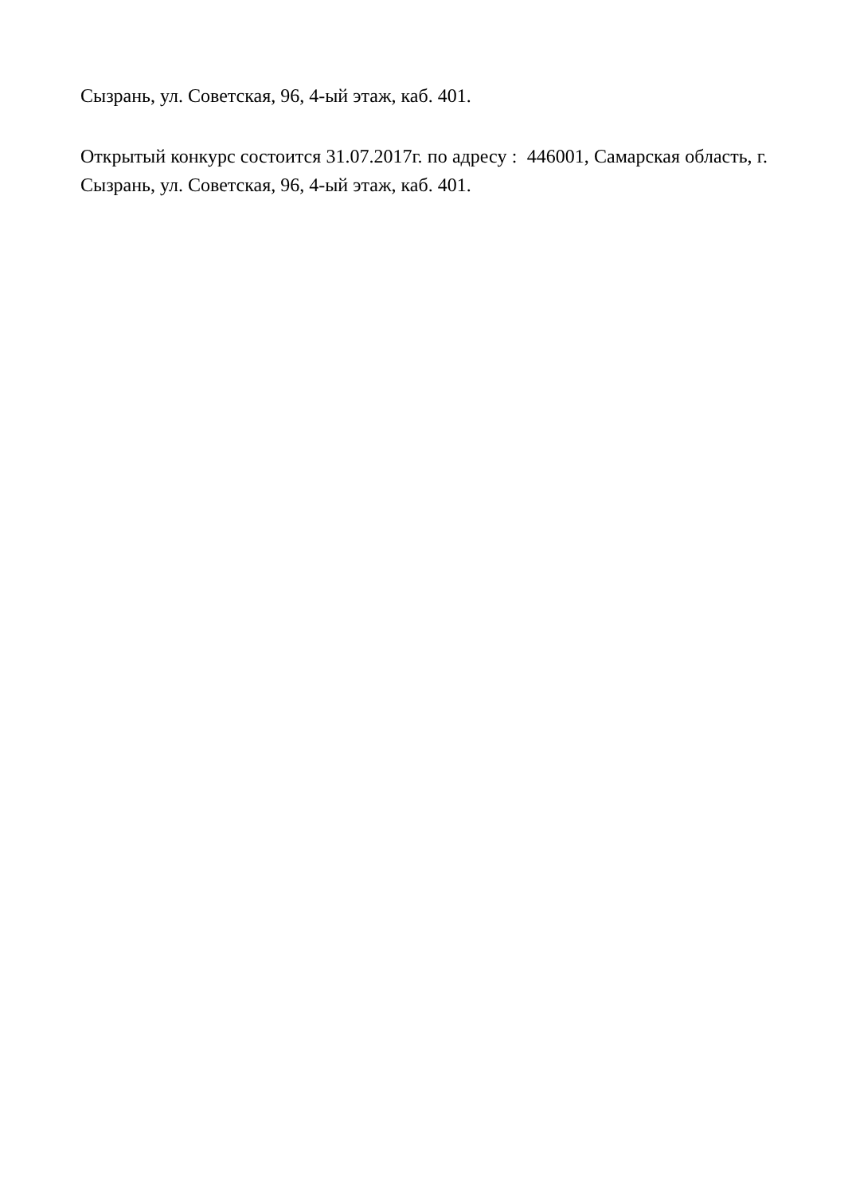Сызрань, ул. Советская, 96, 4-ый этаж, каб. 401.
Открытый конкурс состоится 31.07.2017г. по адресу : 446001, Самарская область, г. Сызрань, ул. Советская, 96, 4-ый этаж, каб. 401.